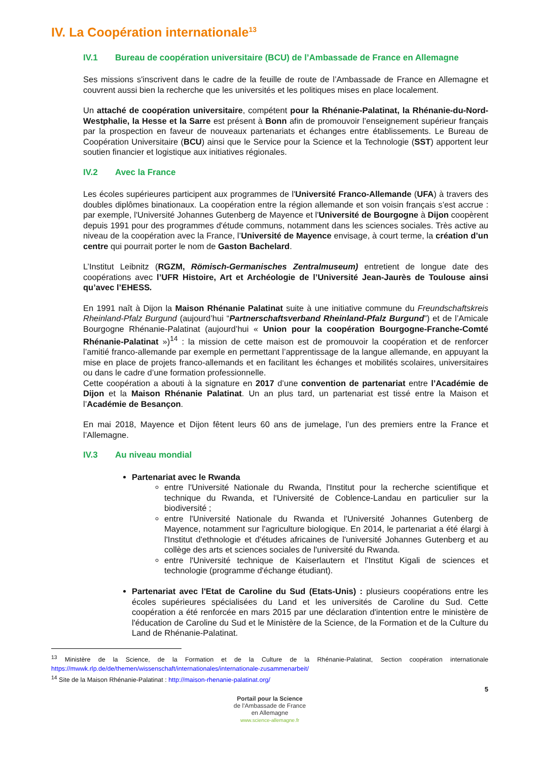IV. La Coopération internationale<sup>13</sup>
IV.1 Bureau de coopération universitaire (BCU) de l’Ambassade de France en Allemagne
Ses missions s'inscrivent dans le cadre de la feuille de route de l’Ambassade de France en Allemagne et couvrent aussi bien la recherche que les universités et les politiques mises en place localement.
Un attaché de coopération universitaire, compétent pour la Rhénanie-Palatinat, la Rhénanie-du-Nord-Westphalie, la Hesse et la Sarre est présent à Bonn afin de promouvoir l’enseignement supérieur français par la prospection en faveur de nouveaux partenariats et échanges entre établissements. Le Bureau de Coopération Universitaire (BCU) ainsi que le Service pour la Science et la Technologie (SST) apportent leur soutien financier et logistique aux initiatives régionales.
IV.2 Avec la France
Les écoles supérieures participent aux programmes de l'Université Franco-Allemande (UFA) à travers des doubles diplômes binationaux. La coopération entre la région allemande et son voisin français s’est accrue : par exemple, l'Université Johannes Gutenberg de Mayence et l'Université de Bourgogne à Dijon coopèrent depuis 1991 pour des programmes d'étude communs, notamment dans les sciences sociales. Très active au niveau de la coopération avec la France, l’Université de Mayence envisage, à court terme, la création d’un centre qui pourrait porter le nom de Gaston Bachelard.
L’Institut Leibnitz (RGZM, Römisch-Germanisches Zentralmuseum) entretient de longue date des coopérations avec l’UFR Histoire, Art et Archéologie de l’Université Jean-Jaurès de Toulouse ainsi qu’avec l’EHESS.
En 1991 naît à Dijon la Maison Rhénanie Palatinat suite à une initiative commune du Freundschaftskreis Rheinland-Pfalz Burgund (aujourd’hui “Partnerschaftsverband Rheinland-Pfalz Burgund”) et de l’Amicale Bourgogne Rhénanie-Palatinat (aujourd’hui « Union pour la coopération Bourgogne-Franche-Comté Rhénanie-Palatinat »)<sup>14</sup> : la mission de cette maison est de promouvoir la coopération et de renforcer l’amitié franco-allemande par exemple en permettant l’apprentissage de la langue allemande, en appuyant la mise en place de projets franco-allemands et en facilitant les échanges et mobilités scolaires, universitaires ou dans le cadre d’une formation professionnelle.
Cette coopération a abouti à la signature en 2017 d’une convention de partenariat entre l’Académie de Dijon et la Maison Rhénanie Palatinat. Un an plus tard, un partenariat est tissé entre la Maison et l’Académie de Besançon.
En mai 2018, Mayence et Dijon fêtent leurs 60 ans de jumelage, l’un des premiers entre la France et l’Allemagne.
IV.3 Au niveau mondial
Partenariat avec le Rwanda
entre l'Université Nationale du Rwanda, l'Institut pour la recherche scientifique et technique du Rwanda, et l'Université de Coblence-Landau en particulier sur la biodiversité ;
entre l'Université Nationale du Rwanda et l'Université Johannes Gutenberg de Mayence, notamment sur l'agriculture biologique. En 2014, le partenariat a été élargi à l'Institut d'ethnologie et d'études africaines de l'université Johannes Gutenberg et au collège des arts et sciences sociales de l'université du Rwanda.
entre l'Université technique de Kaiserlautern et l'Institut Kigali de sciences et technologie (programme d'échange étudiant).
Partenariat avec l'Etat de Caroline du Sud (Etats-Unis) : plusieurs coopérations entre les écoles supérieures spécialisées du Land et les universités de Caroline du Sud. Cette coopération a été renforcée en mars 2015 par une déclaration d'intention entre le ministère de l'éducation de Caroline du Sud et le Ministère de la Science, de la Formation et de la Culture du Land de Rhénanie-Palatinat.
<sup>13</sup> Ministère de la Science, de la Formation et de la Culture de la Rhénanie-Palatinat, Section coopération internationale https://mwwk.rlp.de/de/themen/wissenschaft/internationales/internationale-zusammenarbeit/
<sup>14</sup> Site de la Maison Rhénanie-Palatinat : http://maison-rhenanie-palatinat.org/
5
Portail pour la Science
de l'Ambassade de France
en Allemagne
www.science-allemagne.fr